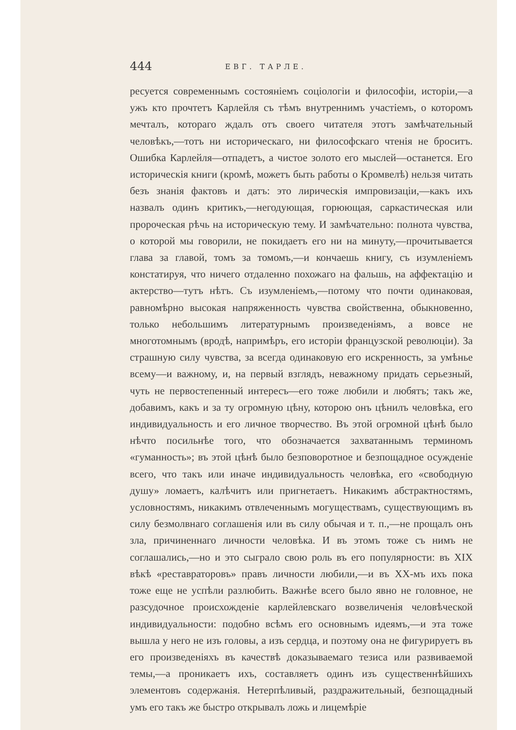444 ЕВГ. ТАРЛЕ.
ресуется современнымъ состоянiемъ соцiологiи и философiи, исторiи,—а ужъ кто прочтетъ Карлейля съ тѣмъ внутреннимъ участiемъ, о которомъ мечталъ, котораго ждалъ отъ своего читателя этотъ замѣчательный человѣкъ,—тотъ ни историческаго, ни философскаго чтенiя не броситъ. Ошибка Карлейля—отпадетъ, а чистое золото его мыслей—останется. Его историческiя книги (кромѣ, можетъ быть работы о Кромвелѣ) нельзя читать безъ знанiя фактовъ и датъ: это лирическiя импровизацiи,—какъ ихъ назвалъ одинъ критикъ,—негодующая, горюющая, саркастическая или пророческая рѣчь на историческую тему. И замѣчательно: полнота чувства, о которой мы говорили, не покидаетъ его ни на минуту,—прочитывается глава за главой, томъ за томомъ,—и кончаешь книгу, съ изумленiемъ констатируя, что ничего отдаленно похожаго на фальшь, на аффектацiю и актерство—тутъ нѣтъ. Съ изумленiемъ,—потому что почти одинаковая, равномѣрно высокая напряженность чувства свойственна, обыкновенно, только небольшимъ литературнымъ произведенiямъ, а вовсе не многотомнымъ (вродѣ, напримѣръ, его исторiи французской революцiи). За страшную силу чувства, за всегда одинаковую его искренность, за умѣнье всему—и важному, и, на первый взглядъ, неважному придать серьезный, чуть не первостепенный интересъ—его тоже любили и любятъ; такъ же, добавимъ, какъ и за ту огромную цѣну, которою онъ цѣнилъ человѣка, его индивидуальность и его личное творчество. Въ этой огромной цѣнѣ было нѣчто посильнѣе того, что обозначается захватаннымъ терминомъ «гуманность»; въ этой цѣнѣ было безповоротное и безпощадное осужденiе всего, что такъ или иначе индивидуальность человѣка, его «свободную душу» ломаетъ, калѣчитъ или пригнетаетъ. Никакимъ абстрактностямъ, условностямъ, никакимъ отвлеченнымъ могуществамъ, существующимъ въ силу безмолвнаго соглашенiя или въ силу обычая и т. п.,—не прощалъ онъ зла, причиненнаго личности человѣка. И въ этомъ тоже съ нимъ не соглашались,—но и это сыграло свою роль въ его популярности: въ XIX вѣкѣ «реставраторовъ» правъ личности любили,—и въ XX-мъ ихъ пока тоже еще не успѣли разлюбить. Важнѣе всего было явно не головное, не разсудочное происхожденiе карлейлевскаго возвеличенiя человѣческой индивидуальности: подобно всѣмъ его основнымъ идеямъ,—и эта тоже вышла у него не изъ головы, а изъ сердца, и поэтому она не фигурируетъ въ его произведенiяхъ въ качествѣ доказываемаго тезиса или развиваемой темы,—а проникаетъ ихъ, составляетъ одинъ изъ существеннѣйшихъ элементовъ содержанiя. Нетерпѣливый, раздражительный, безпощадный умъ его такъ же быстро открывалъ ложь и лицемѣрiе